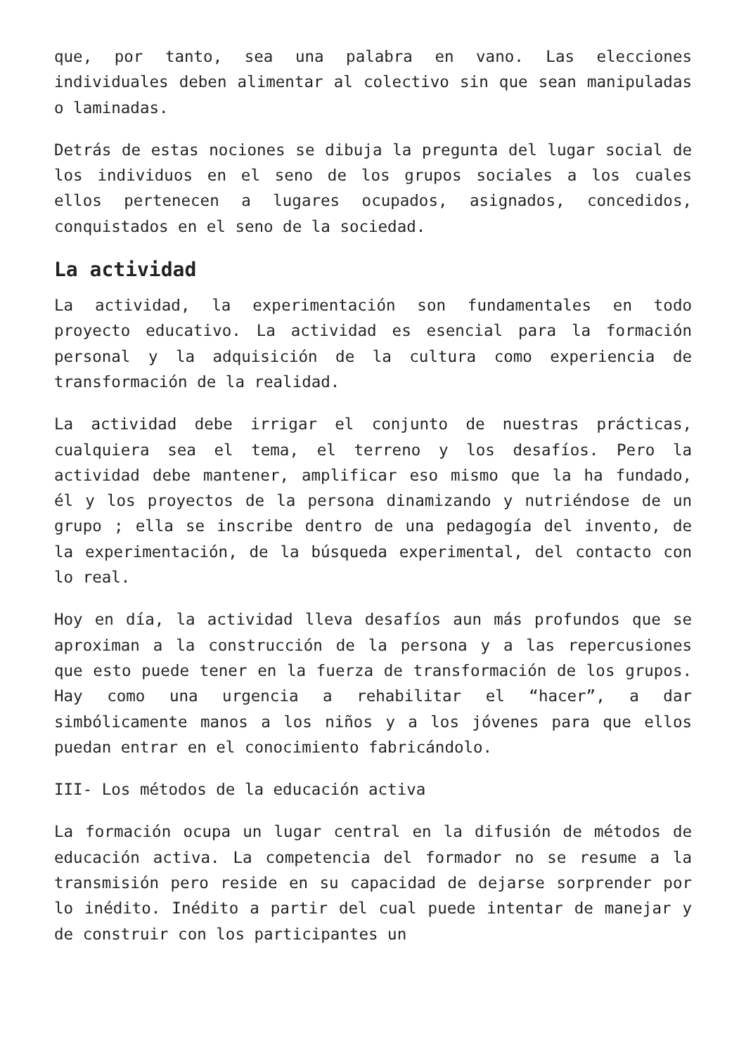que, por tanto, sea una palabra en vano. Las elecciones individuales deben alimentar al colectivo sin que sean manipuladas o laminadas.
Detrás de estas nociones se dibuja la pregunta del lugar social de los individuos en el seno de los grupos sociales a los cuales ellos pertenecen a lugares ocupados, asignados, concedidos, conquistados en el seno de la sociedad.
La actividad
La actividad, la experimentación son fundamentales en todo proyecto educativo. La actividad es esencial para la formación personal y la adquisición de la cultura como experiencia de transformación de la realidad.
La actividad debe irrigar el conjunto de nuestras prácticas, cualquiera sea el tema, el terreno y los desafíos. Pero la actividad debe mantener, amplificar eso mismo que la ha fundado, él y los proyectos de la persona dinamizando y nutriéndose de un grupo ; ella se inscribe dentro de una pedagogía del invento, de la experimentación, de la búsqueda experimental, del contacto con lo real.
Hoy en día, la actividad lleva desafíos aun más profundos que se aproximan a la construcción de la persona y a las repercusiones que esto puede tener en la fuerza de transformación de los grupos. Hay como una urgencia a rehabilitar el “hacer”, a dar simbólicamente manos a los niños y a los jóvenes para que ellos puedan entrar en el conocimiento fabricándolo.
III- Los métodos de la educación activa
La formación ocupa un lugar central en la difusión de métodos de educación activa. La competencia del formador no se resume a la transmisión pero reside en su capacidad de dejarse sorprender por lo inédito. Inédito a partir del cual puede intentar de manejar y de construir con los participantes un